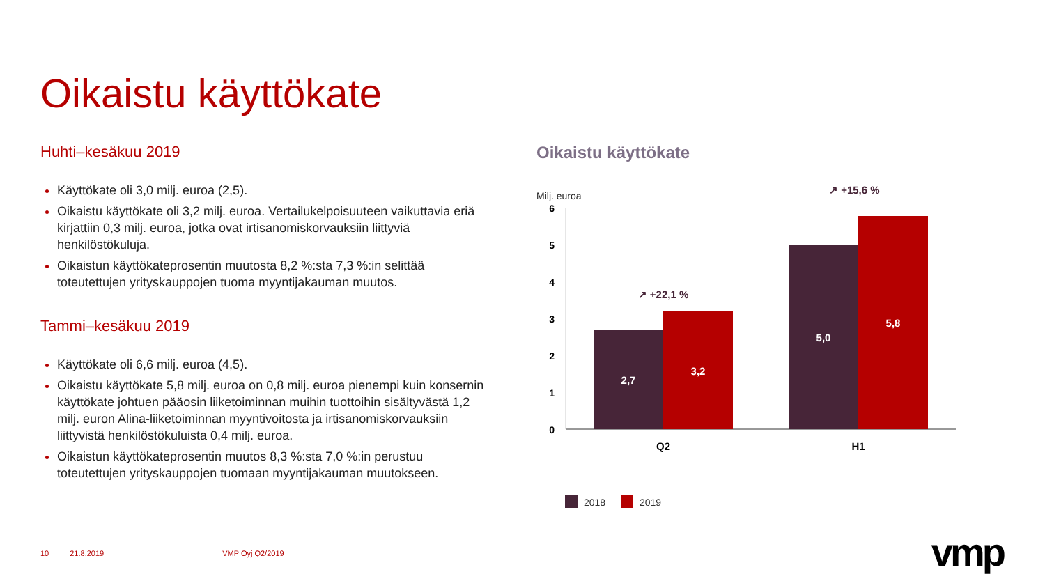Oikaistu käyttökate
Huhti–kesäkuu 2019
Käyttökate oli 3,0 milj. euroa (2,5).
Oikaistu käyttökate oli 3,2 milj. euroa. Vertailukelpoisuuteen vaikuttavia eriä kirjattiin 0,3 milj. euroa, jotka ovat irtisanomiskorvauksiin liittyviä henkilöstökuluja.
Oikaistun käyttökateprosentin muutosta 8,2 %:sta 7,3 %:in selittää toteutettujen yrityskauppojen tuoma myyntijakauman muutos.
Tammi–kesäkuu 2019
Käyttökate oli 6,6 milj. euroa (4,5).
Oikaistu käyttökate 5,8 milj. euroa on 0,8 milj. euroa pienempi kuin konsernin käyttökate johtuen pääosin liiketoiminnan muihin tuottoihin sisältyvästä 1,2 milj. euron Alina-liiketoiminnan myyntivoitosta ja irtisanomiskorvauksiin liittyvistä henkilöstökuluista 0,4 milj. euroa.
Oikaistun käyttökateprosentin muutos 8,3 %:sta 7,0 %:in perustuu toteutettujen yrityskauppojen tuomaan myyntijakauman muutokseen.
Oikaistu käyttökate
Milj. euroa
↗ +15,6 %
6
5
4
3
2
1
0
2,7
3,2
5,0
5,8
↗ +22,1 %
Q2
H1
2018
2019
10 21.8.2019 VMP Oyj Q2/2019 vmp